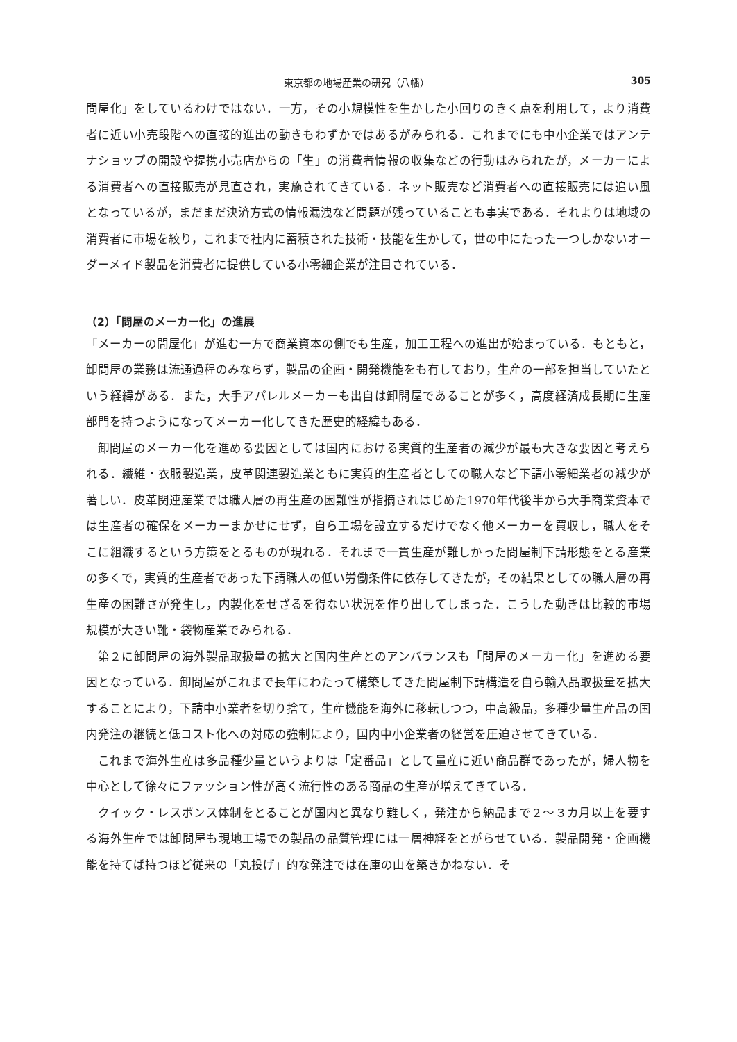東京都の地場産業の研究（八幡） 305
問屋化」をしているわけではない．一方，その小規模性を生かした小回りのきく点を利用して，より消費者に近い小売段階への直接的進出の動きもわずかではあるがみられる．これまでにも中小企業ではアンテナショップの開設や提携小売店からの「生」の消費者情報の収集などの行動はみられたが，メーカーによる消費者への直接販売が見直され，実施されてきている．ネット販売など消費者への直接販売には追い風となっているが，まだまだ決済方式の情報漏洩など問題が残っていることも事実である．それよりは地域の消費者に市場を絞り，これまで社内に蓄積された技術・技能を生かして，世の中にたった一つしかないオーダーメイド製品を消費者に提供している小零細企業が注目されている．
（2）「問屋のメーカー化」の進展
「メーカーの問屋化」が進む一方で商業資本の側でも生産，加工工程への進出が始まっている．もともと，卸問屋の業務は流通過程のみならず，製品の企画・開発機能をも有しており，生産の一部を担当していたという経緯がある．また，大手アパレルメーカーも出自は卸問屋であることが多く，高度経済成長期に生産部門を持つようになってメーカー化してきた歴史的経緯もある．
卸問屋のメーカー化を進める要因としては国内における実質的生産者の減少が最も大きな要因と考えられる．繊維・衣服製造業，皮革関連製造業ともに実質的生産者としての職人など下請小零細業者の減少が著しい．皮革関連産業では職人層の再生産の困難性が指摘されはじめた1970年代後半から大手商業資本では生産者の確保をメーカーまかせにせず，自ら工場を設立するだけでなく他メーカーを買収し，職人をそこに組織するという方策をとるものが現れる．それまで一貫生産が難しかった問屋制下請形態をとる産業の多くで，実質的生産者であった下請職人の低い労働条件に依存してきたが，その結果としての職人層の再生産の困難さが発生し，内製化をせざるを得ない状況を作り出してしまった．こうした動きは比較的市場規模が大きい靴・袋物産業でみられる．
第２に卸問屋の海外製品取扱量の拡大と国内生産とのアンバランスも「問屋のメーカー化」を進める要因となっている．卸問屋がこれまで長年にわたって構築してきた問屋制下請構造を自ら輸入品取扱量を拡大することにより，下請中小業者を切り捨て，生産機能を海外に移転しつつ，中高級品，多種少量生産品の国内発注の継続と低コスト化への対応の強制により，国内中小企業者の経営を圧迫させてきている．
これまで海外生産は多品種少量というよりは「定番品」として量産に近い商品群であったが，婦人物を中心として徐々にファッション性が高く流行性のある商品の生産が増えてきている．
クイック・レスポンス体制をとることが国内と異なり難しく，発注から納品まで２～３カ月以上を要する海外生産では卸問屋も現地工場での製品の品質管理には一層神経をとがらせている．製品開発・企画機能を持てば持つほど従来の「丸投げ」的な発注では在庫の山を築きかねない．そ